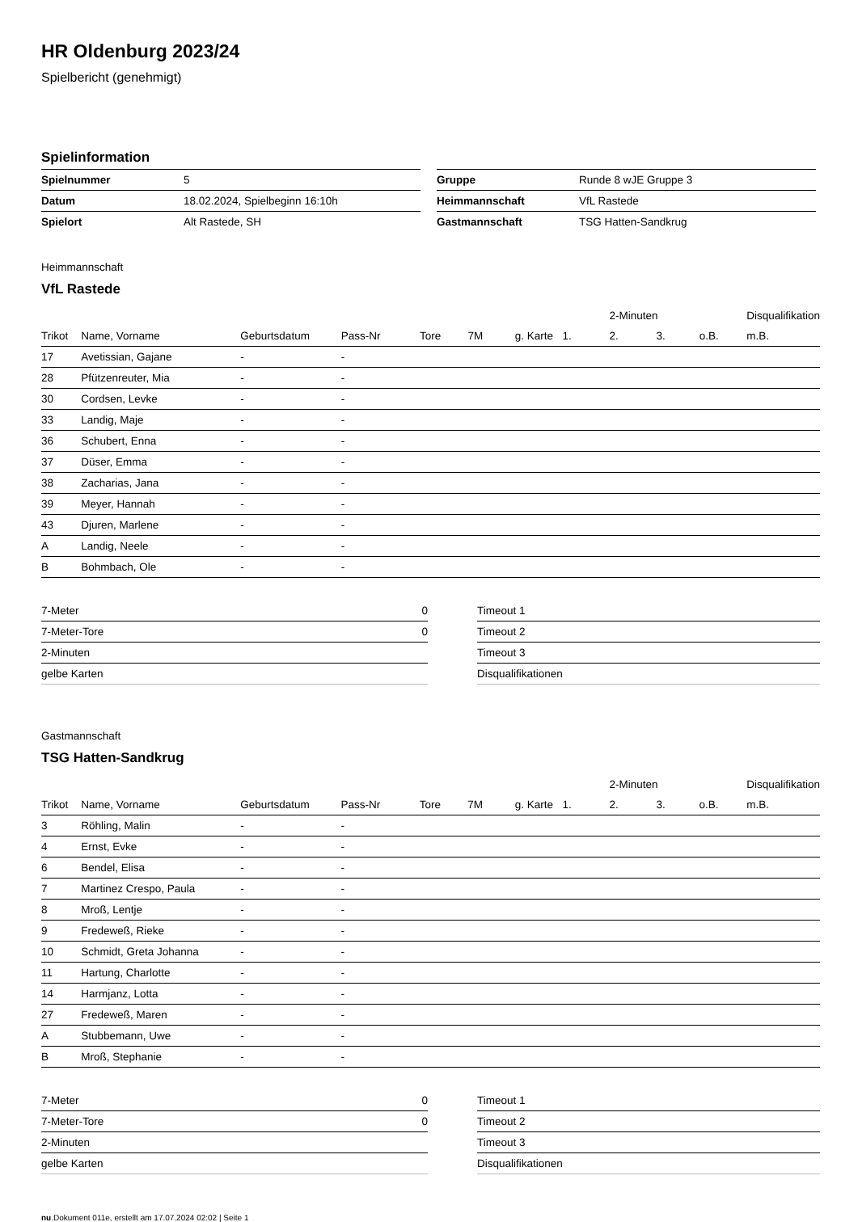HR Oldenburg 2023/24
Spielbericht (genehmigt)
Spielinformation
| Spielnummer | 5 |
| Datum | 18.02.2024, Spielbeginn 16:10h |
| Spielort | Alt Rastede, SH |
| Gruppe | Runde 8 wJE Gruppe 3 |
| Heimmannschaft | VfL Rastede |
| Gastmannschaft | TSG Hatten-Sandkrug |
Heimmannschaft
VfL Rastede
| | | | | | | | | 2-Minuten | | | Disqualifikation |
| --- | --- | --- | --- | --- | --- | --- | --- | --- | --- | --- | --- |
| Trikot | Name, Vorname | Geburtsdatum | Pass-Nr | Tore | 7M | g. Karte | 1. | 2. | 3. | o.B. | m.B. |
| 17 | Avetissian, Gajane | - | - | | | | | | | | |
| 28 | Pfützenreuter, Mia | - | - | | | | | | | | |
| 30 | Cordsen, Levke | - | - | | | | | | | | |
| 33 | Landig, Maje | - | - | | | | | | | | |
| 36 | Schubert, Enna | - | - | | | | | | | | |
| 37 | Düser, Emma | - | - | | | | | | | | |
| 38 | Zacharias, Jana | - | - | | | | | | | | |
| 39 | Meyer, Hannah | - | - | | | | | | | | |
| 43 | Djuren, Marlene | - | - | | | | | | | | |
| A | Landig, Neele | - | - | | | | | | | | |
| B | Bohmbach, Ole | - | - | | | | | | | | |
| 7-Meter | 0 |
| 7-Meter-Tore | 0 |
| 2-Minuten | |
| gelbe Karten | |
| Timeout 1 |
| Timeout 2 |
| Timeout 3 |
| Disqualifikationen |
Gastmannschaft
TSG Hatten-Sandkrug
| | | | | | | | | 2-Minuten | | | Disqualifikation |
| --- | --- | --- | --- | --- | --- | --- | --- | --- | --- | --- | --- |
| Trikot | Name, Vorname | Geburtsdatum | Pass-Nr | Tore | 7M | g. Karte | 1. | 2. | 3. | o.B. | m.B. |
| 3 | Röhling, Malin | - | - | | | | | | | | |
| 4 | Ernst, Evke | - | - | | | | | | | | |
| 6 | Bendel, Elisa | - | - | | | | | | | | |
| 7 | Martinez Crespo, Paula | - | - | | | | | | | | |
| 8 | Mroß, Lentje | - | - | | | | | | | | |
| 9 | Fredeweß, Rieke | - | - | | | | | | | | |
| 10 | Schmidt, Greta Johanna | - | - | | | | | | | | |
| 11 | Hartung, Charlotte | - | - | | | | | | | | |
| 14 | Harmjanz, Lotta | - | - | | | | | | | | |
| 27 | Fredeweß, Maren | - | - | | | | | | | | |
| A | Stubbemann, Uwe | - | - | | | | | | | | |
| B | Mroß, Stephanie | - | - | | | | | | | | |
| 7-Meter | 0 |
| 7-Meter-Tore | 0 |
| 2-Minuten | |
| gelbe Karten | |
| Timeout 1 |
| Timeout 2 |
| Timeout 3 |
| Disqualifikationen |
nu.Dokument 011e, erstellt am 17.07.2024 02:02 | Seite 1